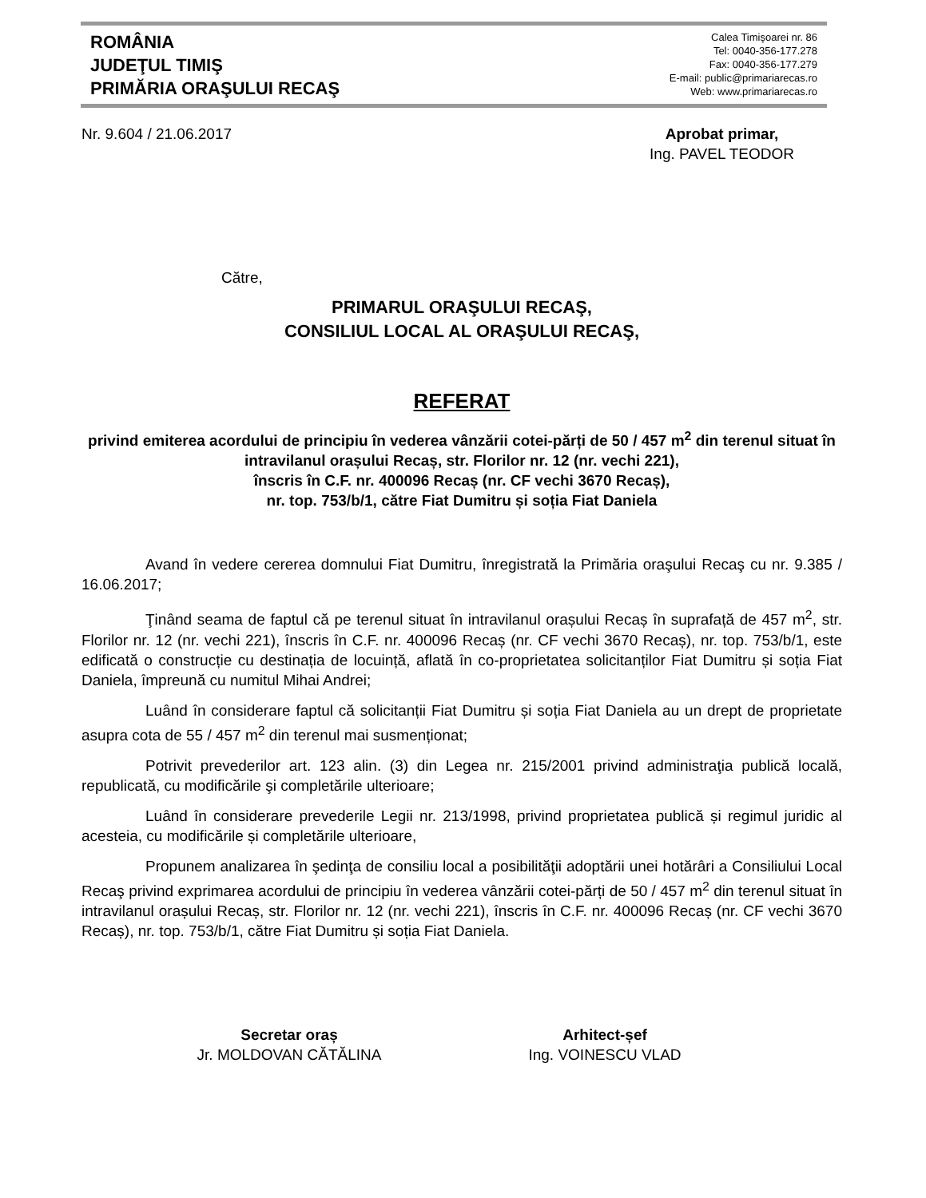ROMÂNIA
JUDEŢUL TIMIŞ
PRIMĂRIA ORAŞULUI RECAŞ
Calea Timişoarei nr. 86
Tel: 0040-356-177.278
Fax: 0040-356-177.279
E-mail: public@primariarecas.ro
Web: www.primariarecas.ro
Nr. 9.604 / 21.06.2017 Aprobat primar,
Ing. PAVEL TEODOR
Către,
PRIMARUL ORAŞULUI RECAŞ,
CONSILIUL LOCAL AL ORAŞULUI RECAŞ,
REFERAT
privind emiterea acordului de principiu în vederea vânzării cotei-părți de 50 / 457 m<sup>2</sup> din terenul situat în intravilanul orașului Recaș, str. Florilor nr. 12 (nr. vechi 221),
înscris în C.F. nr. 400096 Recaș (nr. CF vechi 3670 Recaș),
nr. top. 753/b/1, către Fiat Dumitru și soția Fiat Daniela
Avand în vedere cererea domnului Fiat Dumitru, înregistrată la Primăria oraşului Recaş cu nr. 9.385 / 16.06.2017;
Ţinând seama de faptul că pe terenul situat în intravilanul orașului Recaș în suprafață de 457 m<sup>2</sup>, str. Florilor nr. 12 (nr. vechi 221), înscris în C.F. nr. 400096 Recaș (nr. CF vechi 3670 Recaș), nr. top. 753/b/1, este edificată o construcție cu destinația de locuință, aflată în co-proprietatea solicitanților Fiat Dumitru și soția Fiat Daniela, împreună cu numitul Mihai Andrei;
Luând în considerare faptul că solicitanții Fiat Dumitru și soția Fiat Daniela au un drept de proprietate asupra cota de 55 / 457 m<sup>2</sup> din terenul mai susmenționat;
Potrivit prevederilor art. 123 alin. (3) din Legea nr. 215/2001 privind administraţia publică locală, republicată, cu modificările şi completările ulterioare;
Luând în considerare prevederile Legii nr. 213/1998, privind proprietatea publică și regimul juridic al acesteia, cu modificările și completările ulterioare,
Propunem analizarea în şedinţa de consiliu local a posibilităţii adoptării unei hotărâri a Consiliului Local Recaş privind exprimarea acordului de principiu în vederea vânzării cotei-părți de 50 / 457 m<sup>2</sup> din terenul situat în intravilanul orașului Recaș, str. Florilor nr. 12 (nr. vechi 221), înscris în C.F. nr. 400096 Recaș (nr. CF vechi 3670 Recaș), nr. top. 753/b/1, către Fiat Dumitru și soția Fiat Daniela.
Secretar oraș
Jr. MOLDOVAN CĂTĂLINA
Arhitect-șef
Ing. VOINESCU VLAD